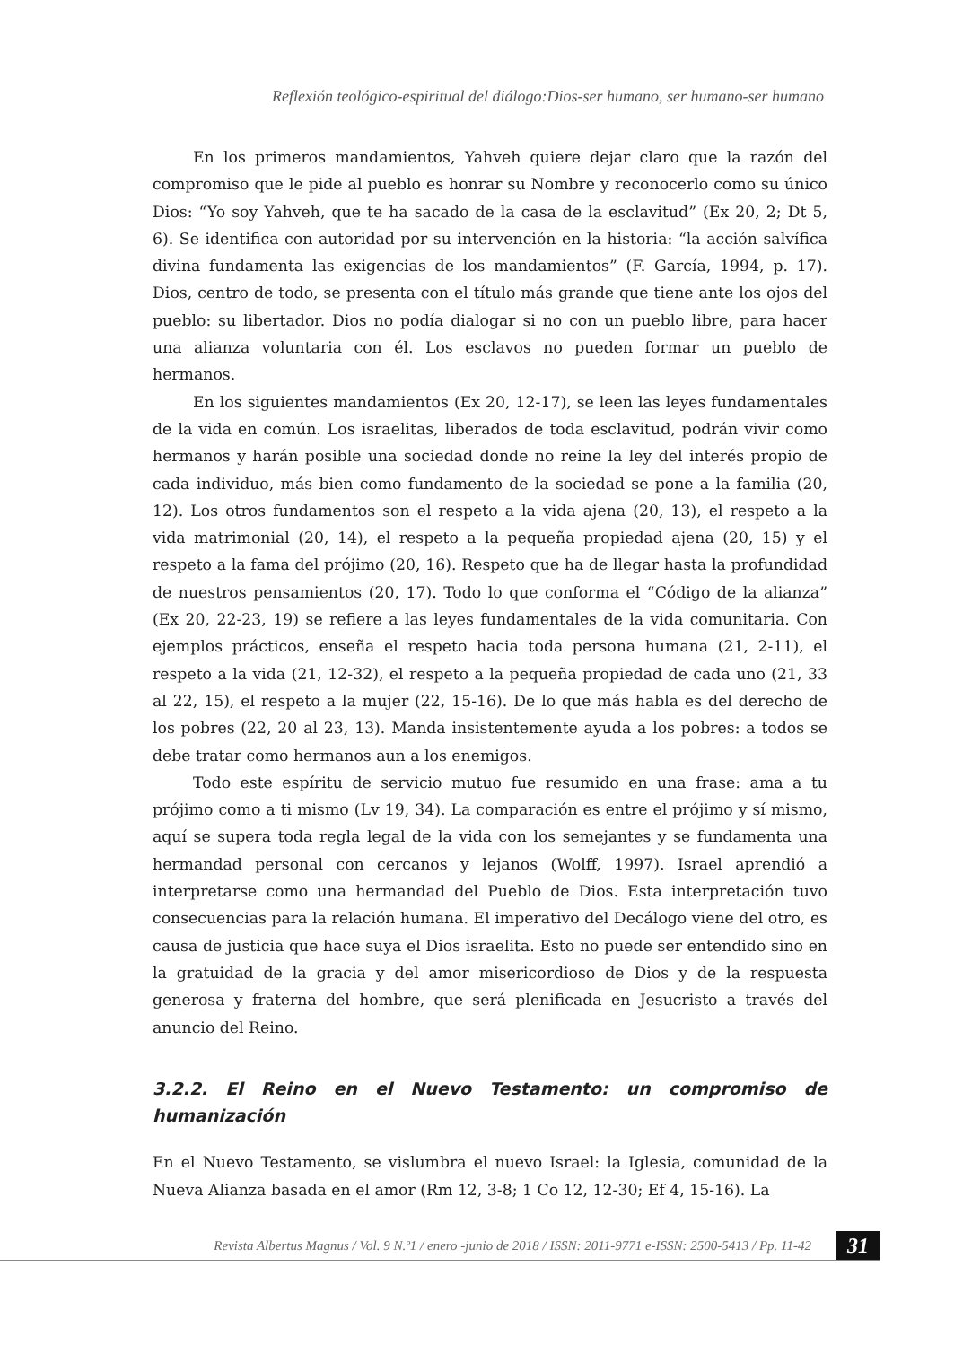Reflexión teológico-espiritual del diálogo:Dios-ser humano, ser humano-ser humano
En los primeros mandamientos, Yahveh quiere dejar claro que la razón del compromiso que le pide al pueblo es honrar su Nombre y reconocerlo como su único Dios: “Yo soy Yahveh, que te ha sacado de la casa de la esclavitud” (Ex 20, 2; Dt 5, 6). Se identifica con autoridad por su intervención en la historia: “la acción salvífica divina fundamenta las exigencias de los mandamientos” (F. García, 1994, p. 17). Dios, centro de todo, se presenta con el título más grande que tiene ante los ojos del pueblo: su libertador. Dios no podía dialogar si no con un pueblo libre, para hacer una alianza voluntaria con él. Los esclavos no pueden formar un pueblo de hermanos.
En los siguientes mandamientos (Ex 20, 12-17), se leen las leyes fundamentales de la vida en común. Los israelitas, liberados de toda esclavitud, podrán vivir como hermanos y harán posible una sociedad donde no reine la ley del interés propio de cada individuo, más bien como fundamento de la sociedad se pone a la familia (20, 12). Los otros fundamentos son el respeto a la vida ajena (20, 13), el respeto a la vida matrimonial (20, 14), el respeto a la pequeña propiedad ajena (20, 15) y el respeto a la fama del prójimo (20, 16). Respeto que ha de llegar hasta la profundidad de nuestros pensamientos (20, 17). Todo lo que conforma el “Código de la alianza” (Ex 20, 22-23, 19) se refiere a las leyes fundamentales de la vida comunitaria. Con ejemplos prácticos, enseña el respeto hacia toda persona humana (21, 2-11), el respeto a la vida (21, 12-32), el respeto a la pequeña propiedad de cada uno (21, 33 al 22, 15), el respeto a la mujer (22, 15-16). De lo que más habla es del derecho de los pobres (22, 20 al 23, 13). Manda insistentemente ayuda a los pobres: a todos se debe tratar como hermanos aun a los enemigos.
Todo este espíritu de servicio mutuo fue resumido en una frase: ama a tu prójimo como a ti mismo (Lv 19, 34). La comparación es entre el prójimo y sí mismo, aquí se supera toda regla legal de la vida con los semejantes y se fundamenta una hermandad personal con cercanos y lejanos (Wolff, 1997). Israel aprendió a interpretarse como una hermandad del Pueblo de Dios. Esta interpretación tuvo consecuencias para la relación humana. El imperativo del Decálogo viene del otro, es causa de justicia que hace suya el Dios israelita. Esto no puede ser entendido sino en la gratuidad de la gracia y del amor misericordioso de Dios y de la respuesta generosa y fraterna del hombre, que será plenificada en Jesucristo a través del anuncio del Reino.
3.2.2. El Reino en el Nuevo Testamento: un compromiso de humanización
En el Nuevo Testamento, se vislumbra el nuevo Israel: la Iglesia, comunidad de la Nueva Alianza basada en el amor (Rm 12, 3-8; 1 Co 12, 12-30; Ef 4, 15-16). La
Revista Albertus Magnus / Vol. 9 N.º1 / enero -junio de 2018 / ISSN: 2011-9771 e-ISSN: 2500-5413 / Pp. 11-42
31